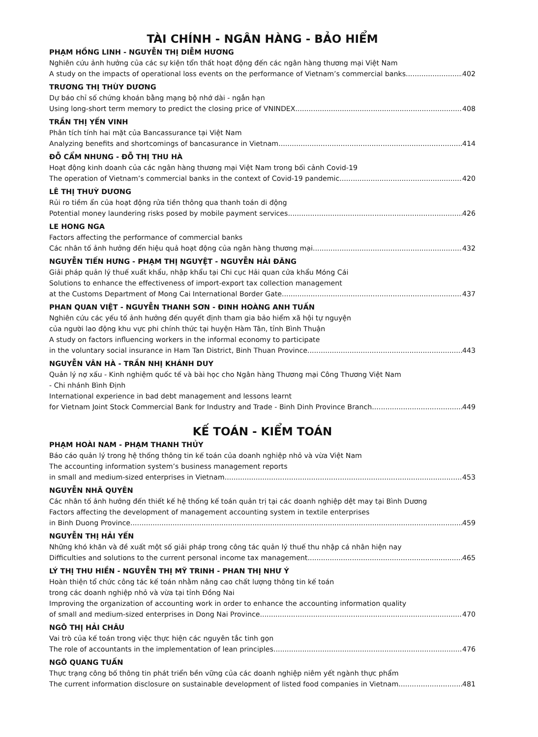TÀI CHÍNH - NGÂN HÀNG - BẢO HIỂM
PHẠM HỒNG LINH - NGUYỄN THỊ DIỄM HƯƠNG
Nghiên cứu ảnh hưởng của các sự kiện tổn thất hoạt động đến các ngân hàng thương mại Việt Nam
A study on the impacts of operational loss events on the performance of Vietnam’s commercial banks 402
TRƯƠNG THỊ THÙY DƯƠNG
Dự báo chỉ số chứng khoán bằng mạng bộ nhớ dài - ngắn hạn
Using long-short term memory to predict the closing price of VNINDEX 408
TRẦN THỊ YẾN VINH
Phân tích tính hai mặt của Bancassurance tại Việt Nam
Analyzing benefits and shortcomings of bancasurance in Vietnam 414
ĐỖ CẨM NHUNG - ĐỖ THỊ THU HÀ
Hoạt động kinh doanh của các ngân hàng thương mại Việt Nam trong bối cảnh Covid-19
The operation of Vietnam’s commercial banks in the context of Covid-19 pandemic 420
LÊ THỊ THUỲ DƯƠNG
Rủi ro tiềm ẩn của hoạt động rửa tiền thông qua thanh toán di động
Potential money laundering risks posed by mobile payment services 426
LE HONG NGA
Factors affecting the performance of commercial banks
Các nhân tố ảnh hưởng đến hiệu quả hoạt động của ngân hàng thương mại 432
NGUYỄN TIẾN HƯNG - PHẠM THỊ NGUYỆT - NGUYỄN HẢI ĐĂNG
Giải pháp quản lý thuế xuất khẩu, nhập khẩu tại Chi cục Hải quan cửa khẩu Móng Cái
Solutions to enhance the effectiveness of import-export tax collection management
at the Customs Department of Mong Cai International Border Gate 437
PHAN QUAN VIỆT - NGUYỄN THANH SƠN - ĐINH HOÀNG ANH TUẤN
Nghiên cứu các yếu tố ảnh hưởng đến quyết định tham gia bảo hiểm xã hội tự nguyện
của người lao động khu vực phi chính thức tại huyện Hàm Tân, tỉnh Bình Thuận
A study on factors influencing workers in the informal economy to participate
in the voluntary social insurance in Ham Tan District, Binh Thuan Province 443
NGUYỄN VÂN HÀ - TRẦN NHỊ KHÁNH DUY
Quản lý nợ xấu - Kinh nghiệm quốc tế và bài học cho Ngân hàng Thương mại Công Thương Việt Nam
- Chi nhánh Bình Định
International experience in bad debt management and lessons learnt
for Vietnam Joint Stock Commercial Bank for Industry and Trade - Binh Dinh Province Branch 449
KẾ TOÁN - KIỂM TOÁN
PHẠM HOÀI NAM - PHẠM THANH THỦY
Báo cáo quản lý trong hệ thống thông tin kế toán của doanh nghiệp nhỏ và vừa Việt Nam
The accounting information system’s business management reports
in small and medium-sized enterprises in Vietnam 453
NGUYỄN NHÃ QUYÊN
Các nhân tố ảnh hưởng đến thiết kế hệ thống kế toán quản trị tại các doanh nghiệp dệt may tại Bình Dương
Factors affecting the development of management accounting system in textile enterprises
in Binh Duong Province 459
NGUYỄN THỊ HẢI YẾN
Những khó khăn và đề xuất một số giải pháp trong công tác quản lý thuế thu nhập cá nhân hiện nay
Difficulties and solutions to the current personal income tax management 465
LÝ THỊ THU HIỀN - NGUYỄN THỊ MỸ TRINH - PHAN THỊ NHƯ Ý
Hoàn thiện tổ chức công tác kế toán nhằm nâng cao chất lượng thông tin kế toán
trong các doanh nghiệp nhỏ và vừa tại tỉnh Đồng Nai
Improving the organization of accounting work in order to enhance the accounting information quality
of small and medium-sized enterprises in Dong Nai Province 470
NGÔ THỊ HẢI CHÂU
Vai trò của kế toán trong việc thực hiện các nguyên tắc tinh gọn
The role of accountants in the implementation of lean principles 476
NGÔ QUANG TUẤN
Thực trạng công bố thông tin phát triển bền vững của các doanh nghiệp niêm yết ngành thực phẩm
The current information disclosure on sustainable development of listed food companies in Vietnam 481